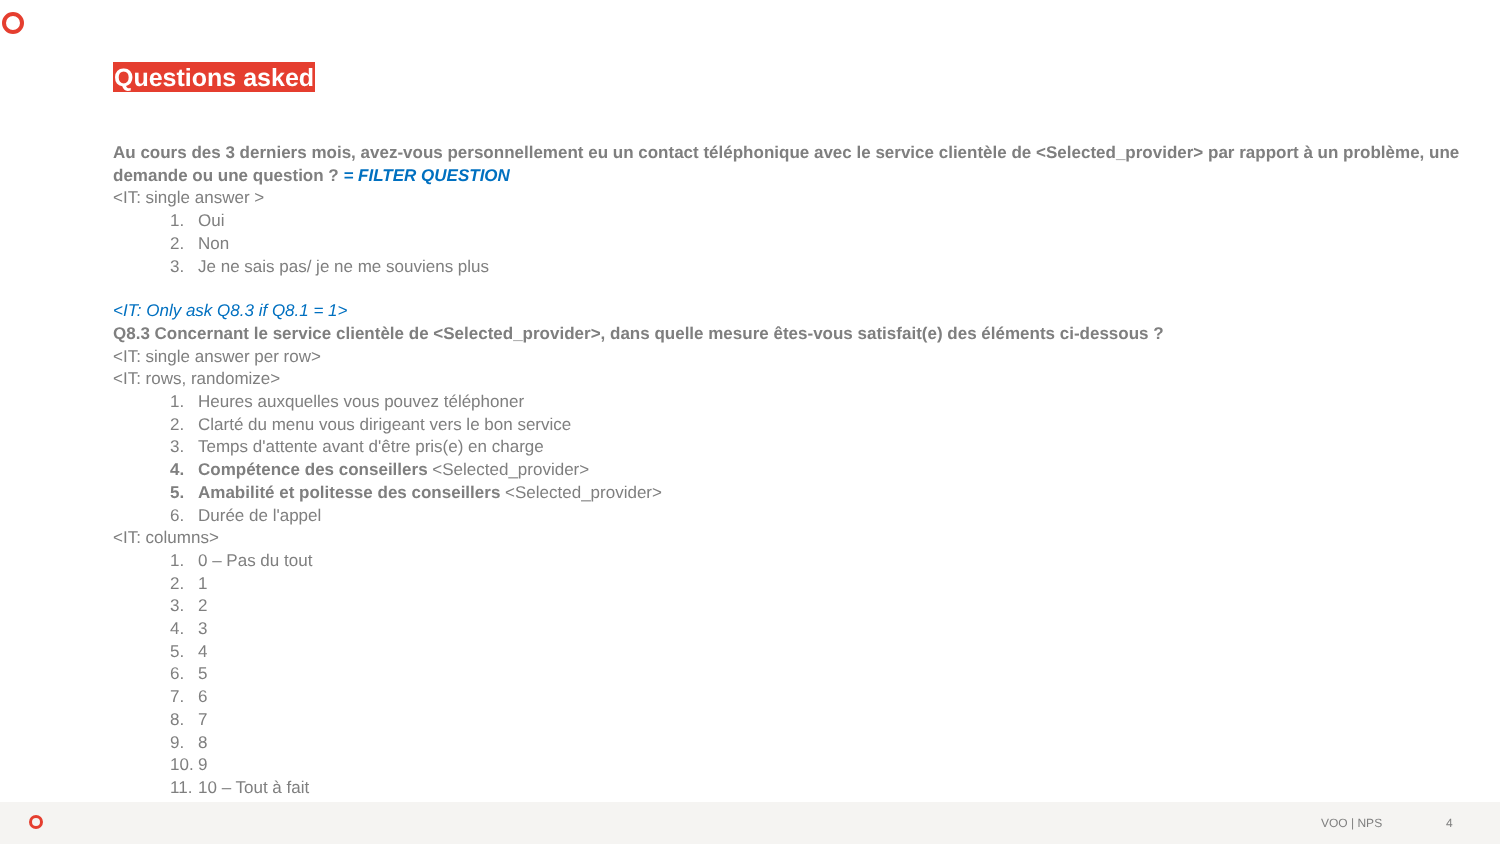Questions asked
Au cours des 3 derniers mois, avez-vous personnellement eu un contact téléphonique avec le service clientèle de <Selected_provider> par rapport à un problème, une demande ou une question ? = FILTER QUESTION
<IT: single answer >
1. Oui
2. Non
3. Je ne sais pas/ je ne me souviens plus
<IT: Only ask Q8.3 if Q8.1 = 1>
Q8.3 Concernant le service clientèle de <Selected_provider>, dans quelle mesure êtes-vous satisfait(e) des éléments ci-dessous ?
<IT: single answer per row>
<IT: rows, randomize>
1. Heures auxquelles vous pouvez téléphoner
2. Clarté du menu vous dirigeant vers le bon service
3. Temps d'attente avant d'être pris(e) en charge
4. Compétence des conseillers <Selected_provider>
5. Amabilité et politesse des conseillers <Selected_provider>
6. Durée de l'appel
<IT: columns>
1. 0 – Pas du tout
2. 1
3. 2
4. 3
5. 4
6. 5
7. 6
8. 7
9. 8
10. 9
11. 10 – Tout à fait
VOO | NPS 4